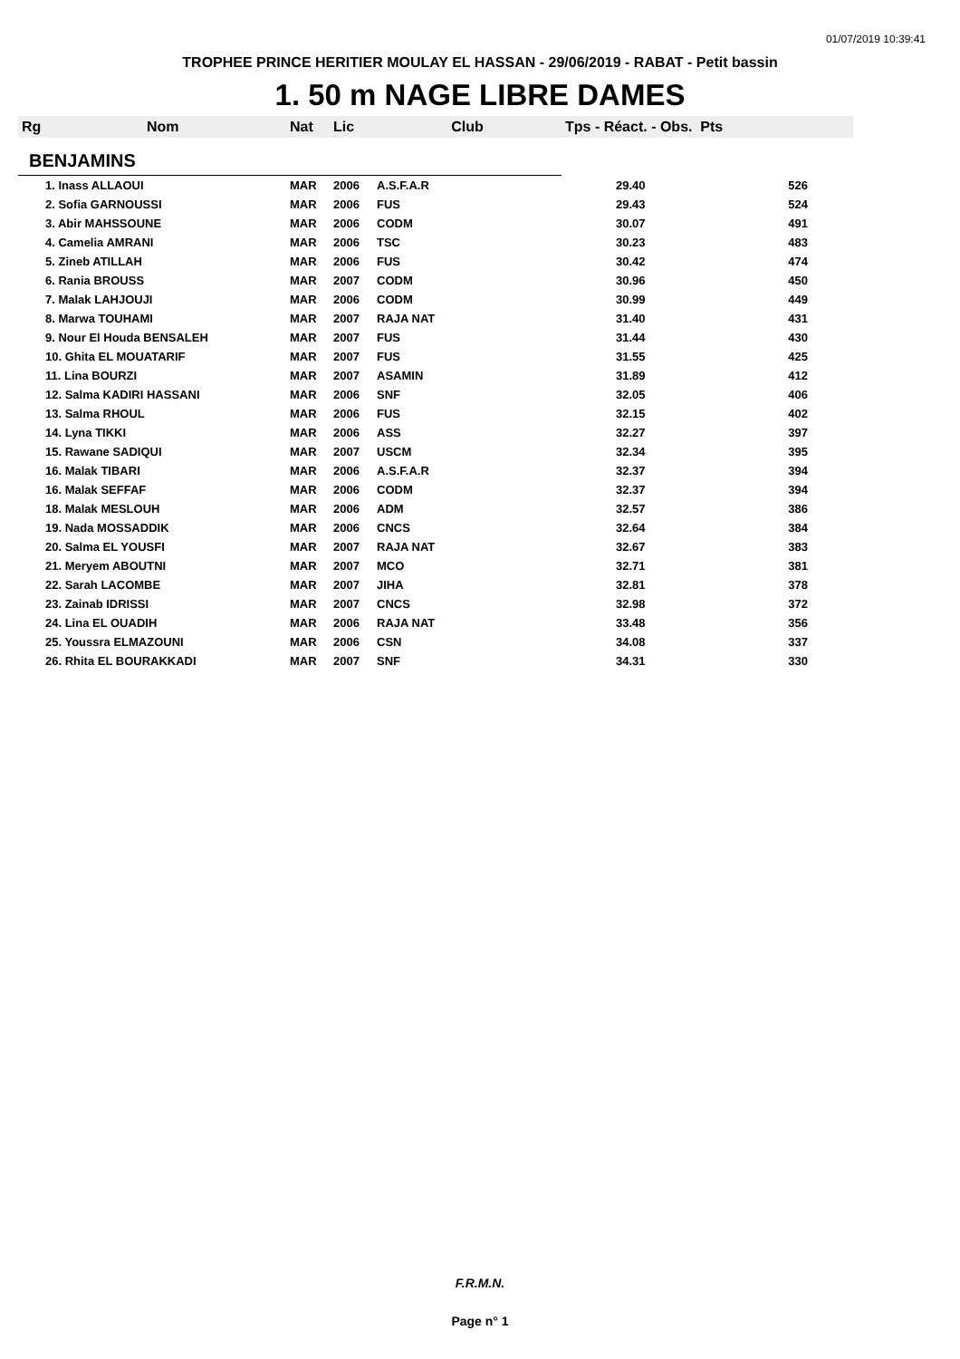01/07/2019 10:39:41
TROPHEE PRINCE HERITIER MOULAY EL HASSAN - 29/06/2019 - RABAT - Petit bassin
1. 50 m NAGE LIBRE DAMES
| Rg | Nom | Nat | Lic | Club | Tps - Réact. - Obs. Pts | |
| --- | --- | --- | --- | --- | --- | --- |
| BENJAMINS | | | | | | |
| 1. Inass ALLAOUI | | MAR | 2006 | A.S.F.A.R | 29.40 | 526 |
| 2. Sofia GARNOUSSI | | MAR | 2006 | FUS | 29.43 | 524 |
| 3. Abir MAHSSOUNE | | MAR | 2006 | CODM | 30.07 | 491 |
| 4. Camelia AMRANI | | MAR | 2006 | TSC | 30.23 | 483 |
| 5. Zineb ATILLAH | | MAR | 2006 | FUS | 30.42 | 474 |
| 6. Rania BROUSS | | MAR | 2007 | CODM | 30.96 | 450 |
| 7. Malak LAHJOUJI | | MAR | 2006 | CODM | 30.99 | 449 |
| 8. Marwa TOUHAMI | | MAR | 2007 | RAJA NAT | 31.40 | 431 |
| 9. Nour El Houda BENSALEH | | MAR | 2007 | FUS | 31.44 | 430 |
| 10. Ghita EL MOUATARIF | | MAR | 2007 | FUS | 31.55 | 425 |
| 11. Lina BOURZI | | MAR | 2007 | ASAMIN | 31.89 | 412 |
| 12. Salma KADIRI HASSANI | | MAR | 2006 | SNF | 32.05 | 406 |
| 13. Salma RHOUL | | MAR | 2006 | FUS | 32.15 | 402 |
| 14. Lyna TIKKI | | MAR | 2006 | ASS | 32.27 | 397 |
| 15. Rawane SADIQUI | | MAR | 2007 | USCM | 32.34 | 395 |
| 16. Malak TIBARI | | MAR | 2006 | A.S.F.A.R | 32.37 | 394 |
| 16. Malak SEFFAF | | MAR | 2006 | CODM | 32.37 | 394 |
| 18. Malak MESLOUH | | MAR | 2006 | ADM | 32.57 | 386 |
| 19. Nada MOSSADDIK | | MAR | 2006 | CNCS | 32.64 | 384 |
| 20. Salma EL YOUSFI | | MAR | 2007 | RAJA NAT | 32.67 | 383 |
| 21. Meryem ABOUTNI | | MAR | 2007 | MCO | 32.71 | 381 |
| 22. Sarah LACOMBE | | MAR | 2007 | JIHA | 32.81 | 378 |
| 23. Zainab IDRISSI | | MAR | 2007 | CNCS | 32.98 | 372 |
| 24. Lina EL OUADIH | | MAR | 2006 | RAJA NAT | 33.48 | 356 |
| 25. Youssra ELMAZOUNI | | MAR | 2006 | CSN | 34.08 | 337 |
| 26. Rhita EL BOURAKKADI | | MAR | 2007 | SNF | 34.31 | 330 |
F.R.M.N.
Page n° 1